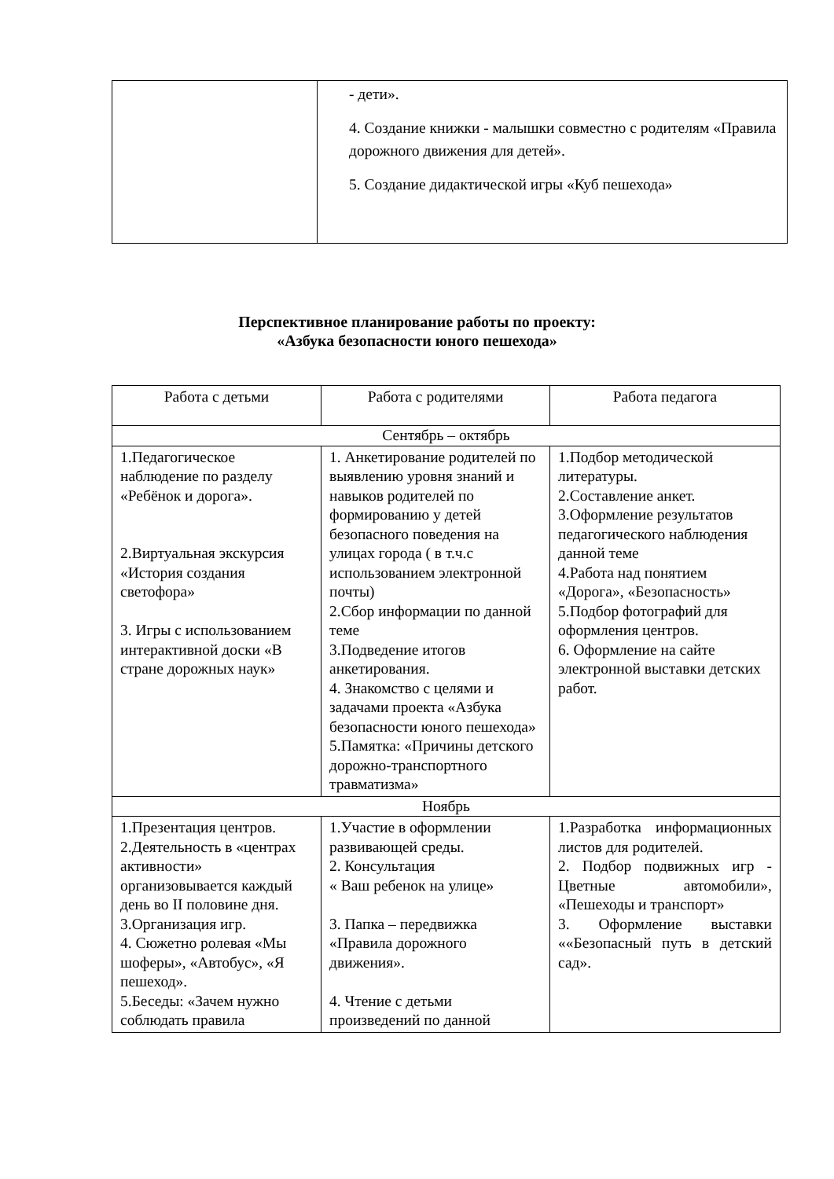| | - дети». 4. Создание книжки - малышки совместно с родителям «Правила дорожного движения для детей». 5. Создание дидактической игры «Куб пешехода» |
Перспективное планирование работы по проекту:
«Азбука безопасности юного пешехода»
| Работа с детьми | Работа с родителями | Работа педагога |
| Сентябрь – октябрь | | |
| 1.Педагогическое наблюдение по разделу «Ребёнок и дорога». 2.Виртуальная экскурсия «История создания светофора» 3. Игры с использованием интерактивной доски «В стране дорожных наук» | 1. Анкетирование родителей по выявлению уровня знаний и навыков родителей по формированию у детей безопасного поведения на улицах города ( в т.ч.с использованием электронной почты) 2.Сбор информации по данной теме 3.Подведение итогов анкетирования. 4. Знакомство с целями и задачами проекта «Азбука безопасности юного пешехода» 5.Памятка: «Причины детского дорожно-транспортного травматизма» | 1.Подбор методической литературы. 2.Составление анкет. 3.Оформление результатов педагогического наблюдения данной теме 4.Работа над понятием «Дорога», «Безопасность» 5.Подбор фотографий для оформления центров. 6. Оформление на сайте электронной выставки детских работ. |
| Ноябрь | | |
| 1.Презентация центров. 2.Деятельность в «центрах активности» организовывается каждый день во II половине дня. 3.Организация игр. 4. Сюжетно ролевая «Мы шоферы», «Автобус», «Я пешеход». 5.Беседы: «Зачем нужно соблюдать правила | 1.Участие в оформлении развивающей среды. 2. Консультация « Ваш ребенок на улице» 3. Папка – передвижка «Правила дорожного движения». 4. Чтение с детьми произведений по данной | 1.Разработка информационных листов для родителей. 2. Подбор подвижных игр - Цветные автомобили», «Пешеходы и транспорт» 3. Оформление выставки ««Безопасный путь в детский сад». |